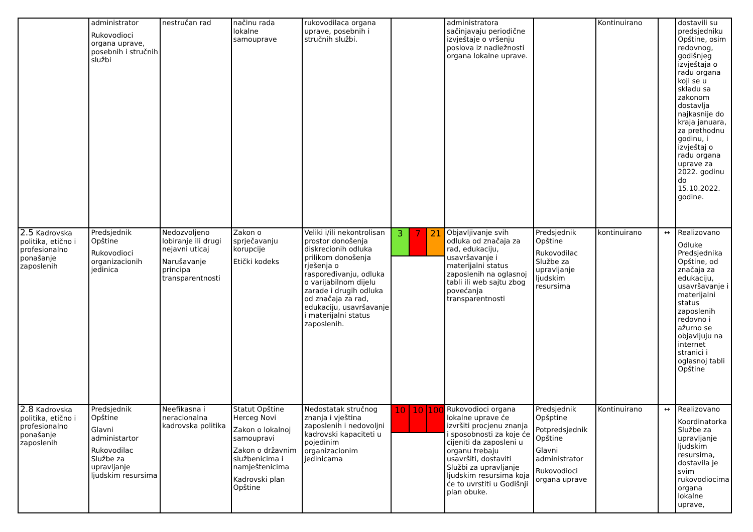| | administrator Rukovodioci organa uprave, posebnih i stručnih službi | nestručan rad | načinu rada lokalne samouprave | rukovodilaca organa uprave, posebnih i stručnih službi. | | administratora sačinjavaju periodične izvještaje o vršenju poslova iz nadležnosti organa lokalne uprave. | | Kontinuirano | | dostavili su predsjedniku Opštine, osim redovnog, godišnjeg izvještaja o radu organa koji se u skladu sa zakonom dostavlja najkasnije do kraja januara, za prethodnu godinu, i izvještaj o radu organa uprave za 2022. godinu do 15.10.2022. godine. |
| 2.5 Kadrovska politika, etično i profesionalno ponašanje zaposlenih | Predsjednik Opštine Rukovodioci organizacionih jedinica | Nedozvoljeno lobiranje ili drugi nejavni uticaj Narušavanje principa transparentnosti | Zakon o sprječavanju korupcije Etički kodeks | Veliki i/ili nekontrolisan prostor donošenja diskrecionih odluka prilikom donošenja rješenja o raspoređivanju, odluka o varijabilnom dijelu zarade i drugih odluka od značaja za rad, edukaciju, usavršavanje i materijalni status zaposlenih. | 3 7 21 | Objavljivanje svih odluka od značaja za rad, edukaciju, usavršavanje i materijalni status zaposlenih na oglasnoj tabli ili web sajtu zbog povećanja transparentnosti | Predsjednik Opštine Rukovodilac Službe za upravljanje ljudskim resursima | kontinuirano | ↔ | Realizovano Odluke Predsjednika Opštine, od značaja za edukaciju, usavršavanje i materijalni status zaposlenih redovno i ažurno se objavljuju na internet stranici i oglasnoj tabli Opštine |
| 2.8 Kadrovska politika, etično i profesionalno ponašanje zaposlenih | Predsjednik Opštine Glavni administartor Rukovodilac Službe za upravljanje ljudskim resursima | Neefikasna i neracionalna kadrovska politika | Statut Opštine Herceg Novi Zakon o lokalnoj samoupravi Zakon o državnim službenicima i namještenicima Kadrovski plan Opštine | Nedostatak stručnog znanja i vještina zaposlenih i nedovoljni kadrovski kapaciteti u pojedinim organizacionim jedinicama | 10 10 100 | Rukovodioci organa lokalne uprave će izvršiti procjenu znanja i sposobnosti za koje će cijeniti da zaposleni u organu trebaju usavršiti, dostaviti Službi za upravljanje ljudskim resursima koja će to uvrstiti u Godišnji plan obuke. | Predsjednik Opšptine Potpredsjednik Opštine Glavni administrator Rukovodioci organa uprave | Kontinuirano | ↔ | Realizovano Koordinatorka Službe za upravljanje ljudskim resursima, dostavila je svim rukovodiocima organa lokalne uprave, |